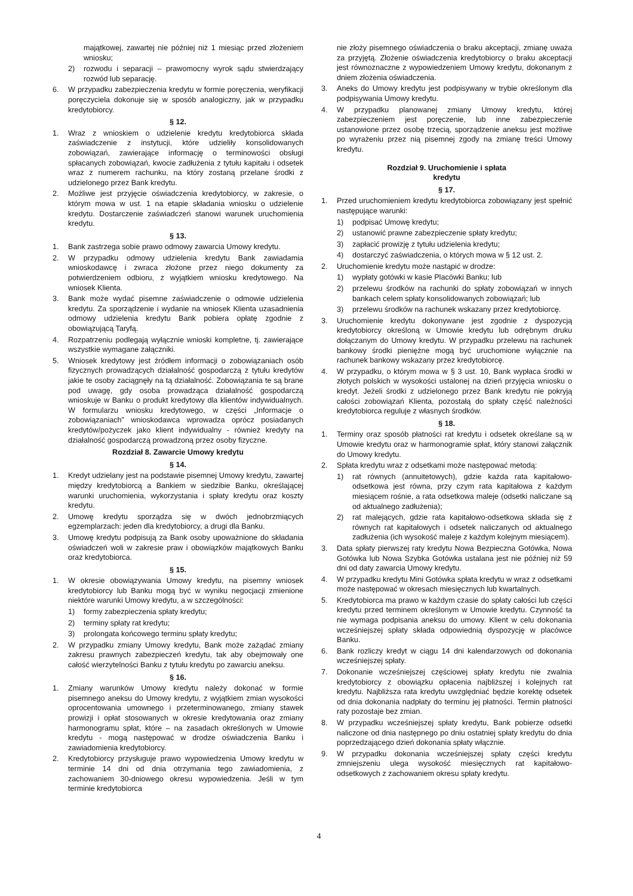majątkowej, zawartej nie później niż 1 miesiąc przed złożeniem wniosku;
2) rozwodu i separacji – prawomocny wyrok sądu stwierdzający rozwód lub separację.
6. W przypadku zabezpieczenia kredytu w formie poręczenia, weryfikacji poręczyciela dokonuje się w sposób analogiczny, jak w przypadku kredytobiorcy.
§ 12.
1. Wraz z wnioskiem o udzielenie kredytu kredytobiorca składa zaświadczenie z instytucji, które udzieliły konsolidowanych zobowiązań, zawierające informację o terminowości obsługi spłacanych zobowiązań, kwocie zadłużenia z tytułu kapitału i odsetek wraz z numerem rachunku, na który zostaną przelane środki z udzielonego przez Bank kredytu.
2. Możliwe jest przyjęcie oświadczenia kredytobiorcy, w zakresie, o którym mowa w ust. 1 na etapie składania wniosku o udzielenie kredytu. Dostarczenie zaświadczeń stanowi warunek uruchomienia kredytu.
§ 13.
1. Bank zastrzega sobie prawo odmowy zawarcia Umowy kredytu.
2. W przypadku odmowy udzielenia kredytu Bank zawiadamia wnioskodawcę i zwraca złożone przez niego dokumenty za potwierdzeniem odbioru, z wyjątkiem wniosku kredytowego. Na wniosek Klienta.
3. Bank może wydać pisemne zaświadczenie o odmowie udzielenia kredytu. Za sporządzenie i wydanie na wniosek Klienta uzasadnienia odmowy udzielenia kredytu Bank pobiera opłatę zgodnie z obowiązującą Taryfą.
4. Rozpatrzeniu podlegają wyłącznie wnioski kompletne, tj. zawierające wszystkie wymagane załączniki.
5. Wniosek kredytowy jest źródłem informacji o zobowiązaniach osób fizycznych prowadzących działalność gospodarczą z tytułu kredytów jakie te osoby zaciągnęły na tą działalność. Zobowiązania te są brane pod uwagę, gdy osoba prowadząca działalność gospodarczą wnioskuje w Banku o produkt kredytowy dla klientów indywidualnych. W formularzu wniosku kredytowego, w części „Informacje o zobowiązaniach” wnioskodawca wprowadza oprócz posiadanych kredytów/pożyczek jako klient indywidualny - również kredyty na działalność gospodarczą prowadzoną przez osoby fizyczne.
Rozdział 8. Zawarcie Umowy kredytu
§ 14.
1. Kredyt udzielany jest na podstawie pisemnej Umowy kredytu, zawartej między kredytobiorcą a Bankiem w siedzibie Banku, określającej warunki uruchomienia, wykorzystania i spłaty kredytu oraz koszty kredytu.
2. Umowę kredytu sporządza się w dwóch jednobrzmiących egzemplarzach: jeden dla kredytobiorcy, a drugi dla Banku.
3. Umowę kredytu podpisują za Bank osoby upoważnione do składania oświadczeń woli w zakresie praw i obowiązków majątkowych Banku oraz kredytobiorca.
§ 15.
1. W okresie obowiązywania Umowy kredytu, na pisemny wniosek kredytobiorcy lub Banku mogą być w wyniku negocjacji zmienione niektóre warunki Umowy kredytu, a w szczególności:
1) formy zabezpieczenia spłaty kredytu;
2) terminy spłaty rat kredytu;
3) prolongata końcowego terminu spłaty kredytu;
2. W przypadku zmiany Umowy kredytu, Bank może zażądać zmiany zakresu prawnych zabezpieczeń kredytu, tak aby obejmowały one całość wierzytelności Banku z tytułu kredytu po zawarciu aneksu.
§ 16.
1. Zmiany warunków Umowy kredytu należy dokonać w formie pisemnego aneksu do Umowy kredytu, z wyjątkiem zmian wysokości oprocentowania umownego i przeterminowanego, zmiany stawek prowizji i opłat stosowanych w okresie kredytowania oraz zmiany harmonogramu spłat, które – na zasadach określonych w Umowie kredytu - mogą następować w drodze oświadczenia Banku i zawiadomienia kredytobiorcy.
2. Kredytobiorcy przysługuje prawo wypowiedzenia Umowy kredytu w terminie 14 dni od dnia otrzymania tego zawiadomienia, z zachowaniem 30-dniowego okresu wypowiedzenia. Jeśli w tym terminie kredytobiorca
nie złoży pisemnego oświadczenia o braku akceptacji, zmianę uważa za przyjętą. Złożenie oświadczenia kredytobiorcy o braku akceptacji jest równoznaczne z wypowiedzeniem Umowy kredytu, dokonanym z dniem złożenia oświadczenia.
3. Aneks do Umowy kredytu jest podpisywany w trybie określonym dla podpisywania Umowy kredytu.
4. W przypadku planowanej zmiany Umowy kredytu, której zabezpieczeniem jest poręczenie, lub inne zabezpieczenie ustanowione przez osobę trzecią, sporządzenie aneksu jest możliwe po wyrażeniu przez nią pisemnej zgody na zmianę treści Umowy kredytu.
Rozdział 9. Uruchomienie i spłata
kredytu
§ 17.
1. Przed uruchomieniem kredytu kredytobiorca zobowiązany jest spełnić następujące warunki:
1) podpisać Umowę kredytu;
2) ustanowić prawne zabezpieczenie spłaty kredytu;
3) zapłacić prowizję z tytułu udzielenia kredytu;
4) dostarczyć zaświadczenia, o których mowa w § 12 ust. 2.
2. Uruchomienie kredytu może nastąpić w drodze:
1) wypłaty gotówki w kasie Placówki Banku; lub
2) przelewu środków na rachunki do spłaty zobowiązań w innych bankach celem spłaty konsolidowanych zobowiązań; lub
3) przelewu środków na rachunek wskazany przez kredytobiorcę.
3. Uruchomienie kredytu dokonywane jest zgodnie z dyspozycją kredytobiorcy określoną w Umowie kredytu lub odrębnym druku dołączanym do Umowy kredytu. W przypadku przelewu na rachunek bankowy środki pieniężne mogą być uruchomione wyłącznie na rachunek bankowy wskazany przez kredytobiorcę.
4. W przypadku, o którym mowa w § 3 ust. 10, Bank wypłaca środki w złotych polskich w wysokości ustalonej na dzień przyjęcia wniosku o kredyt. Jeżeli środki z udzielonego przez Bank kredytu nie pokryją całości zobowiązań Klienta, pozostałą do spłaty część należności kredytobiorca reguluje z własnych środków.
§ 18.
1. Terminy oraz sposób płatności rat kredytu i odsetek określane są w Umowie kredytu oraz w harmonogramie spłat, który stanowi załącznik do Umowy kredytu.
2. Spłata kredytu wraz z odsetkami może następować metodą:
1) rat równych (annuitetowych), gdzie każda rata kapitałowo-odsetkowa jest równa, przy czym rata kapitałowa z każdym miesiącem rośnie, a rata odsetkowa maleje (odsetki naliczane są od aktualnego zadłużenia);
2) rat malejących, gdzie rata kapitałowo-odsetkowa składa się z równych rat kapitałowych i odsetek naliczanych od aktualnego zadłużenia (ich wysokość maleje z każdym kolejnym miesiącem).
3. Data spłaty pierwszej raty kredytu Nowa Bezpieczna Gotówka, Nowa Gotówka lub Nowa Szybka Gotówka ustalana jest nie później niż 59 dni od daty zawarcia Umowy kredytu.
4. W przypadku kredytu Mini Gotówka spłata kredytu w wraz z odsetkami może następować w okresach miesięcznych lub kwartalnych.
5. Kredytobiorca ma prawo w każdym czasie do spłaty całości lub części kredytu przed terminem określonym w Umowie kredytu. Czynność ta nie wymaga podpisania aneksu do umowy. Klient w celu dokonania wcześniejszej spłaty składa odpowiednią dyspozycję w placówce Banku.
6. Bank rozliczy kredyt w ciągu 14 dni kalendarzowych od dokonania wcześniejszej spłaty.
7. Dokonanie wcześniejszej częściowej spłaty kredytu nie zwalnia kredytobiorcy z obowiązku opłacenia najbliższej i kolejnych rat kredytu. Najbliższa rata kredytu uwzględniać będzie korektę odsetek od dnia dokonania nadpłaty do terminu jej płatności. Termin płatności raty pozostaje bez zmian.
8. W przypadku wcześniejszej spłaty kredytu, Bank pobierze odsetki naliczone od dnia następnego po dniu ostatniej spłaty kredytu do dnia poprzedzającego dzień dokonania spłaty włącznie.
9. W przypadku dokonania wcześniejszej spłaty części kredytu zmniejszeniu ulega wysokość miesięcznych rat kapitałowo-odsetkowych z zachowaniem okresu spłaty kredytu.
4